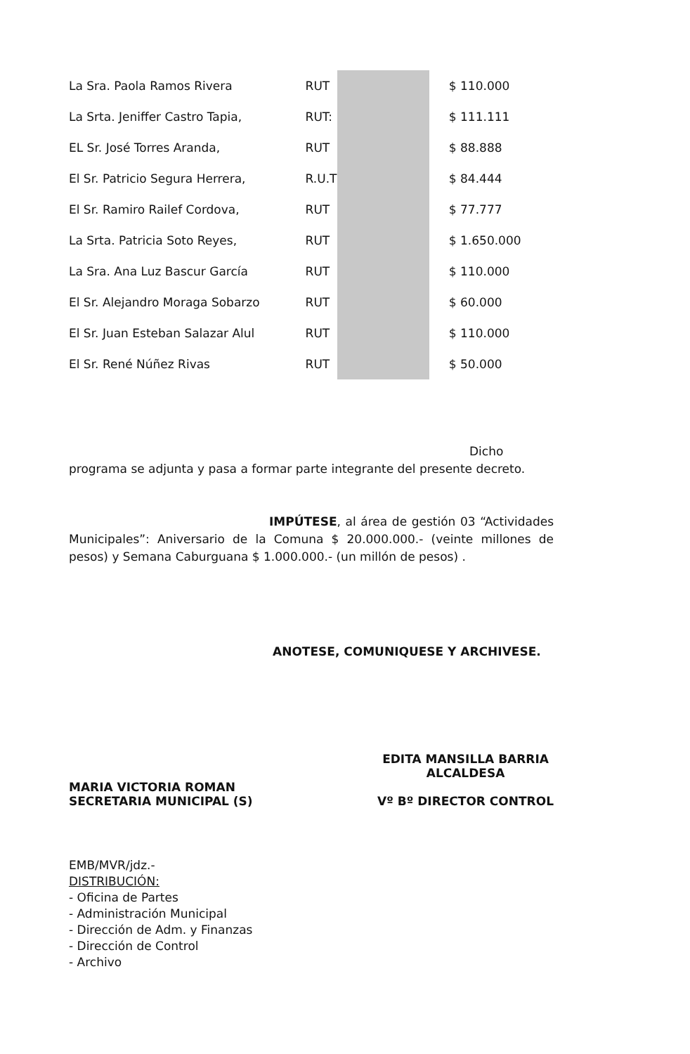| La Sra. Paola Ramos Rivera | RUT | | $ 110.000 |
| La Srta. Jeniffer Castro Tapia, | RUT: | | $ 111.111 |
| EL Sr. José Torres Aranda, | RUT | | $ 88.888 |
| El Sr. Patricio Segura Herrera, | R.U.T | | $ 84.444 |
| El Sr. Ramiro Railef Cordova, | RUT | | $ 77.777 |
| La Srta. Patricia Soto Reyes, | RUT | | $ 1.650.000 |
| La Sra. Ana Luz Bascur García | RUT | | $ 110.000 |
| El Sr. Alejandro Moraga Sobarzo | RUT | | $ 60.000 |
| El Sr. Juan Esteban Salazar Alul | RUT | | $ 110.000 |
| El Sr. René Núñez Rivas | RUT | | $ 50.000 |
Dicho programa se adjunta y pasa a formar parte integrante del presente decreto.
IMPÚTESE, al área de gestión 03 “Actividades Municipales”: Aniversario de la Comuna $ 20.000.000.- (veinte millones de pesos) y Semana Caburguana $ 1.000.000.- (un millón de pesos) .
ANOTESE, COMUNIQUESE Y ARCHIVESE.
MARIA VICTORIA ROMAN
SECRETARIA MUNICIPAL (S)
EDITA MANSILLA BARRIA
ALCALDESA
Vº Bº DIRECTOR CONTROL
EMB/MVR/jdz.-
DISTRIBUCIÓN:
- Oficina de Partes
- Administración Municipal
- Dirección de Adm. y Finanzas
- Dirección de Control
- Archivo